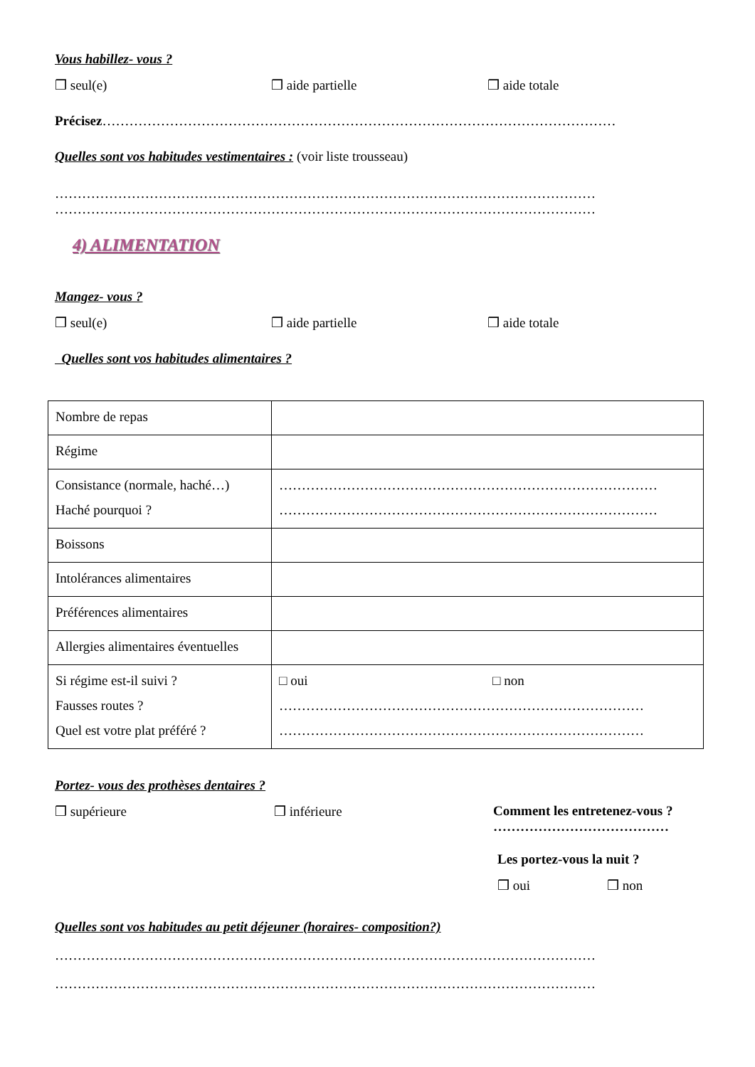Vous habillez- vous ?
❒ seul(e) ❒ aide partielle ❒ aide totale
Précisez……………………………………………………………………………………………………
Quelles sont vos habitudes vestimentaires : (voir liste trousseau)
…………………………………………………………………………………………………………
…………………………………………………………………………………………………………
4) ALIMENTATION
Mangez- vous ?
❒ seul(e) ❒ aide partielle ❒ aide totale
Quelles sont vos habitudes alimentaires ?
| Nombre de repas | |
| Régime | |
| Consistance (normale, haché…) Haché pourquoi ? | ………………………………………………………………………… ………………………………………………………………………… |
| Boissons | |
| Intolérances alimentaires | |
| Préférences alimentaires | |
| Allergies alimentaires éventuelles | |
| Si régime est-il suivi ? Fausses routes ? Quel est votre plat préféré ? | □ oui □ non ……………………………………………………………………… ……………………………………………………………………… |
Portez- vous des prothèses dentaires ?
❒ supérieure ❒ inférieure Comment les entretenez-vous ?
…………………………………
Les portez-vous la nuit ?
❒ oui ❒ non
Quelles sont vos habitudes au petit déjeuner (horaires- composition?)
…………………………………………………………………………………………………………
…………………………………………………………………………………………………………